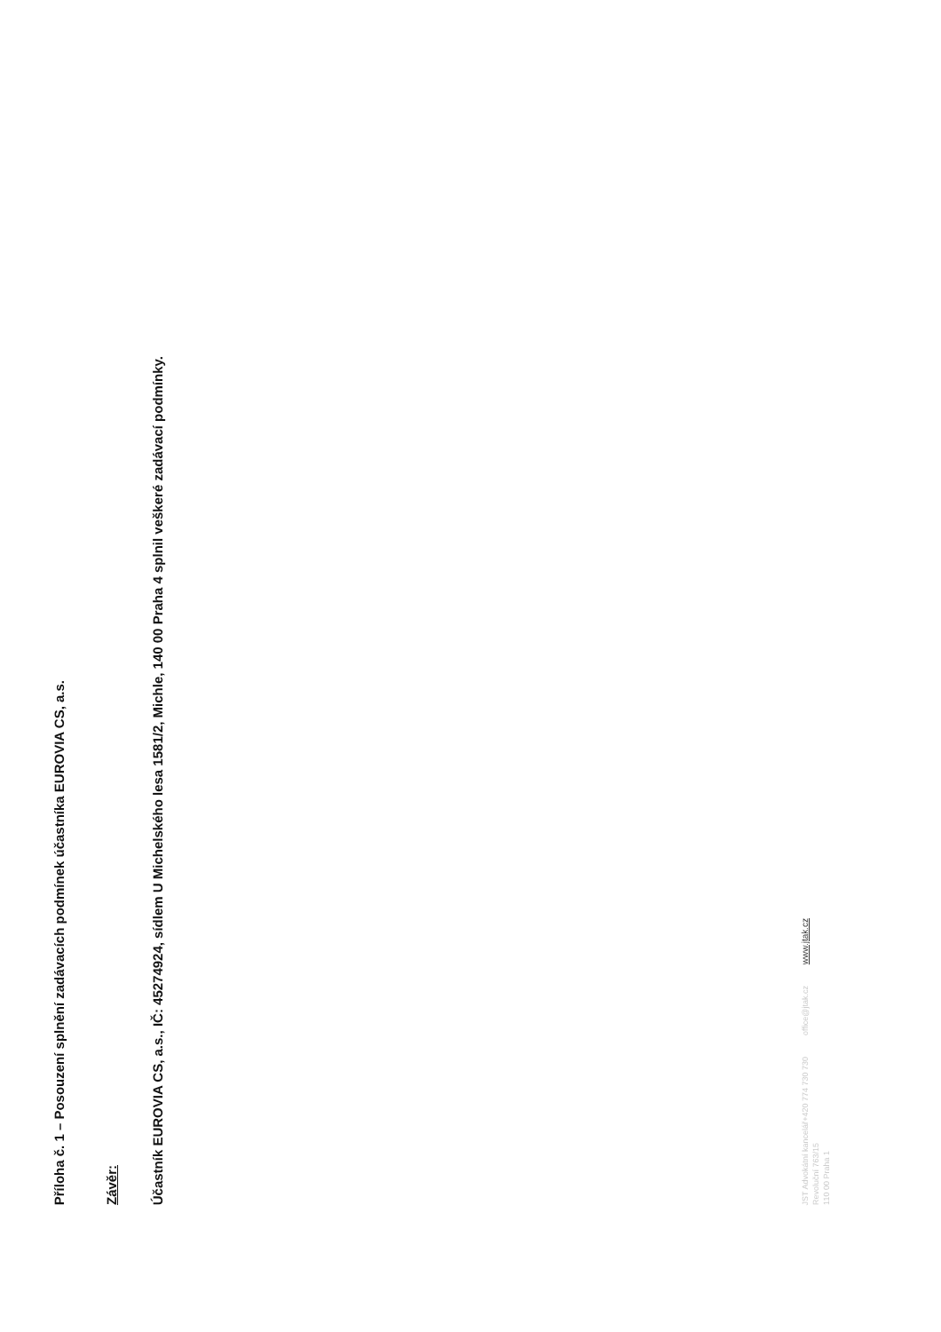Příloha č. 1 – Posouzení splnění zadávacích podmínek účastníka EUROVIA CS, a.s.
Závěr:
Účastník EUROVIA CS, a.s., IČ: 45274924, sídlem U Michelského lesa 1581/2, Michle, 140 00 Praha 4 splnil veškeré zadávací podmínky.
JST Advokátní kancelář
Revoluční 763/15
110 00 Praha 1
+420 774 730 730
office@jtak.cz
www.jtak.cz